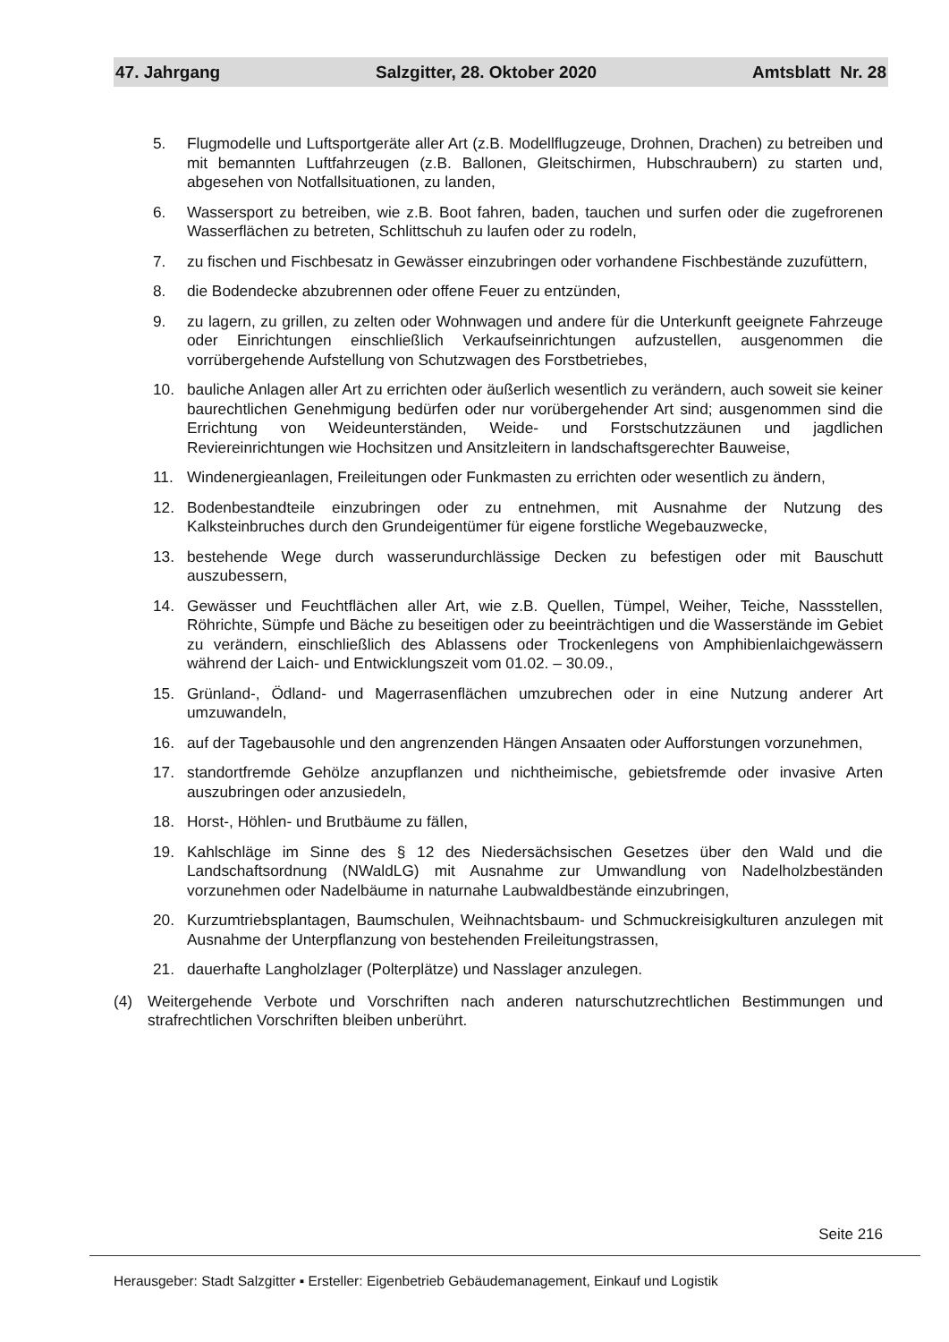47. Jahrgang Salzgitter, 28. Oktober 2020 Amtsblatt Nr. 28
5. Flugmodelle und Luftsportgeräte aller Art (z.B. Modellflugzeuge, Drohnen, Drachen) zu betreiben und mit bemannten Luftfahrzeugen (z.B. Ballonen, Gleitschirmen, Hubschraubern) zu starten und, abgesehen von Notfallsituationen, zu landen,
6. Wassersport zu betreiben, wie z.B. Boot fahren, baden, tauchen und surfen oder die zugefrorenen Wasserflächen zu betreten, Schlittschuh zu laufen oder zu rodeln,
7. zu fischen und Fischbesatz in Gewässer einzubringen oder vorhandene Fischbestände zuzufüttern,
8. die Bodendecke abzubrennen oder offene Feuer zu entzünden,
9. zu lagern, zu grillen, zu zelten oder Wohnwagen und andere für die Unterkunft geeignete Fahrzeuge oder Einrichtungen einschließlich Verkaufseinrichtungen aufzustellen, ausgenommen die vorrübergehende Aufstellung von Schutzwagen des Forstbetriebes,
10. bauliche Anlagen aller Art zu errichten oder äußerlich wesentlich zu verändern, auch soweit sie keiner baurechtlichen Genehmigung bedürfen oder nur vorübergehender Art sind; ausgenommen sind die Errichtung von Weideunterständen, Weide- und Forstschutzzäunen und jagdlichen Reviereinrichtungen wie Hochsitzen und Ansitzleitern in landschaftsgerechter Bauweise,
11. Windenergieanlagen, Freileitungen oder Funkmasten zu errichten oder wesentlich zu ändern,
12. Bodenbestandteile einzubringen oder zu entnehmen, mit Ausnahme der Nutzung des Kalksteinbruches durch den Grundeigentümer für eigene forstliche Wegebauzwecke,
13. bestehende Wege durch wasserundurchlässige Decken zu befestigen oder mit Bauschutt auszubessern,
14. Gewässer und Feuchtflächen aller Art, wie z.B. Quellen, Tümpel, Weiher, Teiche, Nassstellen, Röhrichte, Sümpfe und Bäche zu beseitigen oder zu beeinträchtigen und die Wasserstände im Gebiet zu verändern, einschließlich des Ablassens oder Trockenlegens von Amphibienlaichgewässern während der Laich- und Entwicklungszeit vom 01.02. – 30.09.,
15. Grünland-, Ödland- und Magerrasenflächen umzubrechen oder in eine Nutzung anderer Art umzuwandeln,
16. auf der Tagebausohle und den angrenzenden Hängen Ansaaten oder Aufforstungen vorzunehmen,
17. standortfremde Gehölze anzupflanzen und nichtheimische, gebietsfremde oder invasive Arten auszubringen oder anzusiedeln,
18. Horst-, Höhlen- und Brutbäume zu fällen,
19. Kahlschläge im Sinne des § 12 des Niedersächsischen Gesetzes über den Wald und die Landschaftsordnung (NWaldLG) mit Ausnahme zur Umwandlung von Nadelholzbeständen vorzunehmen oder Nadelbäume in naturnahe Laubwaldbestände einzubringen,
20. Kurzumtriebsplantagen, Baumschulen, Weihnachtsbaum- und Schmuckreisigkulturen anzulegen mit Ausnahme der Unterpflanzung von bestehenden Freileitungstrassen,
21. dauerhafte Langholzlager (Polterplätze) und Nasslager anzulegen.
(4) Weitergehende Verbote und Vorschriften nach anderen naturschutzrechtlichen Bestimmungen und strafrechtlichen Vorschriften bleiben unberührt.
Seite 216
Herausgeber: Stadt Salzgitter ▪ Ersteller: Eigenbetrieb Gebäudemanagement, Einkauf und Logistik